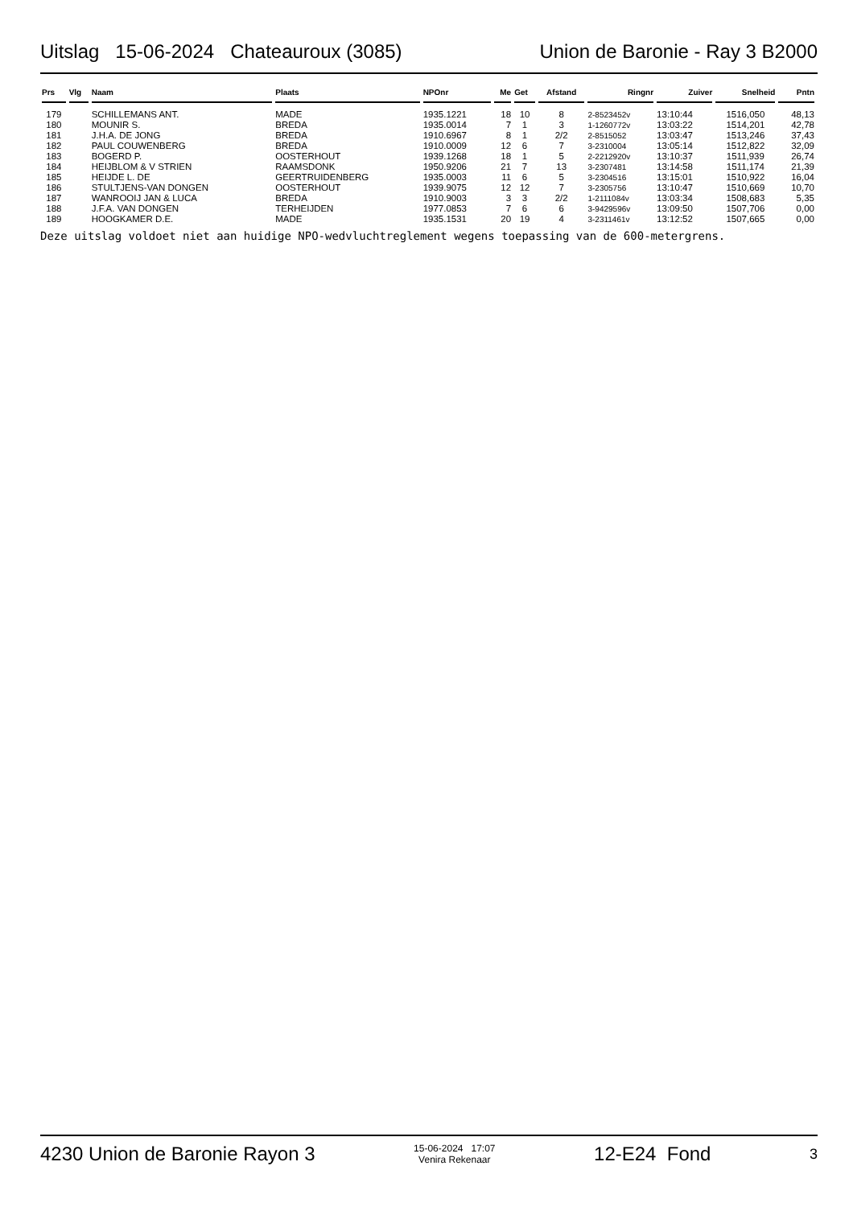Uitslag 15-06-2024 Chateauroux (3085) Union de Baronie - Ray 3 B2000
| Prs | Vlg | Naam | Plaats | NPOnr | Me | Get | Afstand | Ringnr | Zuiver | Snelheid | Pntn |
| --- | --- | --- | --- | --- | --- | --- | --- | --- | --- | --- | --- |
| 179 | | SCHILLEMANS ANT. | MADE | 1935.1221 | 18 | 10 | 8 | 2-8523452v | 13:10:44 | 1516,050 | 48,13 |
| 180 | | MOUNIR S. | BREDA | 1935.0014 | 7 | 1 | 3 | 1-1260772v | 13:03:22 | 1514,201 | 42,78 |
| 181 | | J.H.A. DE JONG | BREDA | 1910.6967 | 8 | 1 | 2/2 | 2-8515052 | 13:03:47 | 1513,246 | 37,43 |
| 182 | | PAUL COUWENBERG | BREDA | 1910.0009 | 12 | 6 | 7 | 3-2310004 | 13:05:14 | 1512,822 | 32,09 |
| 183 | | BOGERD P. | OOSTERHOUT | 1939.1268 | 18 | 1 | 5 | 2-2212920v | 13:10:37 | 1511,939 | 26,74 |
| 184 | | HEIJBLOM & V STRIEN | RAAMSDONK | 1950.9206 | 21 | 7 | 13 | 3-2307481 | 13:14:58 | 1511,174 | 21,39 |
| 185 | | HEIJDE L. DE | GEERTRUIDENBERG | 1935.0003 | 11 | 6 | 5 | 3-2304516 | 13:15:01 | 1510,922 | 16,04 |
| 186 | | STULTJENS-VAN DONGEN | OOSTERHOUT | 1939.9075 | 12 | 12 | 7 | 3-2305756 | 13:10:47 | 1510,669 | 10,70 |
| 187 | | WANROOIJ JAN & LUCA | BREDA | 1910.9003 | 3 | 3 | 2/2 | 1-2111084v | 13:03:34 | 1508,683 | 5,35 |
| 188 | | J.F.A. VAN DONGEN | TERHEIJDEN | 1977.0853 | 7 | 6 | 6 | 3-9429596v | 13:09:50 | 1507,706 | 0,00 |
| 189 | | HOOGKAMER D.E. | MADE | 1935.1531 | 20 | 19 | 4 | 3-2311461v | 13:12:52 | 1507,665 | 0,00 |
Deze uitslag voldoet niet aan huidige NPO-wedvluchtreglement wegens toepassing van de 600-metergrens.
4230 Union de Baronie Rayon 3 15-06-2024 17:07
Venira Rekenaar 12-E24 Fond 3